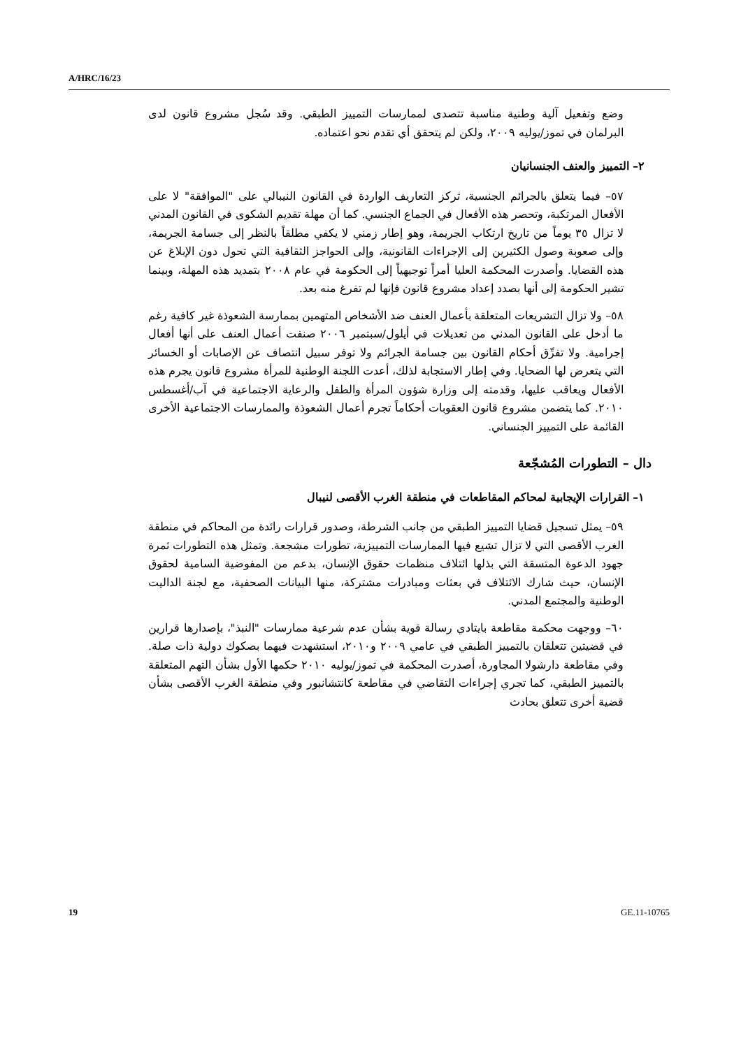A/HRC/16/23
وضع وتفعيل آلية وطنية مناسبة تتصدى لممارسات التمييز الطبقي. وقد سُجل مشروع قانون لدى البرلمان في تموز/يوليه ٢٠٠٩، ولكن لم يتحقق أي تقدم نحو اعتماده.
٢– التمييز والعنف الجنسانيان
٥٧– فيما يتعلق بالجرائم الجنسية، تركز التعاريف الواردة في القانون النيبالي على "الموافقة" لا على الأفعال المرتكبة، وتحصر هذه الأفعال في الجماع الجنسي. كما أن مهلة تقديم الشكوى في القانون المدني لا تزال ٣٥ يوماً من تاريخ ارتكاب الجريمة، وهو إطار زمني لا يكفي مطلقاً بالنظر إلى جسامة الجريمة، وإلى صعوبة وصول الكثيرين إلى الإجراءات القانونية، وإلى الحواجز الثقافية التي تحول دون الإبلاغ عن هذه القضايا. وأصدرت المحكمة العليا أمراً توجيهياً إلى الحكومة في عام ٢٠٠٨ بتمديد هذه المهلة، وبينما تشير الحكومة إلى أنها بصدد إعداد مشروع قانون فإنها لم تفرغ منه بعد.
٥٨– ولا تزال التشريعات المتعلقة بأعمال العنف ضد الأشخاص المتهمين بممارسة الشعوذة غير كافية رغم ما أدخل على القانون المدني من تعديلات في أيلول/سبتمبر ٢٠٠٦ صنفت أعمال العنف على أنها أفعال إجرامية. ولا تفرِّق أحكام القانون بين جسامة الجرائم ولا توفر سبيل انتصاف عن الإصابات أو الخسائر التي يتعرض لها الضحايا. وفي إطار الاستجابة لذلك، أعدت اللجنة الوطنية للمرأة مشروع قانون يجرم هذه الأفعال ويعاقب عليها، وقدمته إلى وزارة شؤون المرأة والطفل والرعاية الاجتماعية في آب/أغسطس ٢٠١٠. كما يتضمن مشروع قانون العقوبات أحكاماً تجرم أعمال الشعوذة والممارسات الاجتماعية الأخرى القائمة على التمييز الجنساني.
دال – التطورات المُشجّعة
١– القرارات الإيجابية لمحاكم المقاطعات في منطقة الغرب الأقصى لنيبال
٥٩– يمثل تسجيل قضايا التمييز الطبقي من جانب الشرطة، وصدور قرارات رائدة من المحاكم في منطقة الغرب الأقصى التي لا تزال تشيع فيها الممارسات التمييزية، تطورات مشجعة. وتمثل هذه التطورات ثمرة جهود الدعوة المتسقة التي بذلها ائتلاف منظمات حقوق الإنسان، بدعم من المفوضية السامية لحقوق الإنسان، حيث شارك الائتلاف في بعثات ومبادرات مشتركة، منها البيانات الصحفية، مع لجنة الداليت الوطنية والمجتمع المدني.
٦٠– ووجهت محكمة مقاطعة بايتادي رسالة قوية بشأن عدم شرعية ممارسات "النبذ"، بإصدارها قرارين في قضيتين تتعلقان بالتمييز الطبقي في عامي ٢٠٠٩ و٢٠١٠، استشهدت فيهما بصكوك دولية ذات صلة. وفي مقاطعة دارشولا المجاورة، أصدرت المحكمة في تموز/يوليه ٢٠١٠ حكمها الأول بشأن التهم المتعلقة بالتمييز الطبقي، كما تجري إجراءات التقاضي في مقاطعة كانتشانبور وفي منطقة الغرب الأقصى بشأن قضية أخرى تتعلق بحادث
19 GE.11-10765